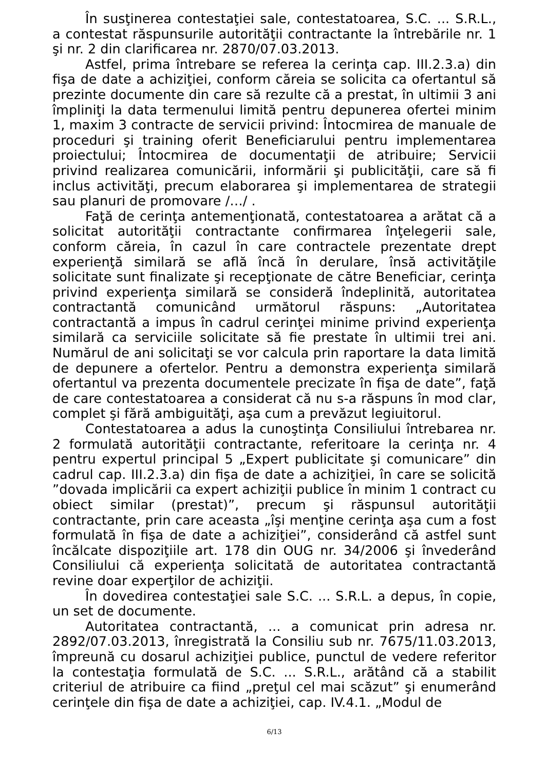În susţinerea contestaţiei sale, contestatoarea, S.C. ... S.R.L., a contestat răspunsurile autorităţii contractante la întrebările nr. 1 şi nr. 2 din clarificarea nr. 2870/07.03.2013.
Astfel, prima întrebare se referea la cerinţa cap. III.2.3.a) din fişa de date a achiziţiei, conform căreia se solicita ca ofertantul să prezinte documente din care să rezulte că a prestat, în ultimii 3 ani împliniţi la data termenului limită pentru depunerea ofertei minim 1, maxim 3 contracte de servicii privind: Întocmirea de manuale de proceduri şi training oferit Beneficiarului pentru implementarea proiectului; Întocmirea de documentaţii de atribuire; Servicii privind realizarea comunicării, informării şi publicităţii, care să fi inclus activităţi, precum elaborarea şi implementarea de strategii sau planuri de promovare /…/ .
Faţă de cerinţa antemenţionată, contestatoarea a arătat că a solicitat autorităţii contractante confirmarea înţelegerii sale, conform căreia, în cazul în care contractele prezentate drept experienţă similară se află încă în derulare, însă activităţile solicitate sunt finalizate şi recepţionate de către Beneficiar, cerinţa privind experienţa similară se consideră îndeplinită, autoritatea contractantă comunicând următorul răspuns: „Autoritatea contractantă a impus în cadrul cerinţei minime privind experienţa similară ca serviciile solicitate să fie prestate în ultimii trei ani. Numărul de ani solicitaţi se vor calcula prin raportare la data limită de depunere a ofertelor. Pentru a demonstra experienţa similară ofertantul va prezenta documentele precizate în fişa de date”, faţă de care contestatoarea a considerat că nu s-a răspuns în mod clar, complet şi fără ambiguităţi, aşa cum a prevăzut legiuitorul.
Contestatoarea a adus la cunoştinţa Consiliului întrebarea nr. 2 formulată autorităţii contractante, referitoare la cerinţa nr. 4 pentru expertul principal 5 „Expert publicitate şi comunicare” din cadrul cap. III.2.3.a) din fişa de date a achiziţiei, în care se solicită ”dovada implicării ca expert achiziţii publice în minim 1 contract cu obiect similar (prestat)”, precum şi răspunsul autorităţii contractante, prin care aceasta „îşi menţine cerinţa aşa cum a fost formulată în fişa de date a achiziţiei”, considerând că astfel sunt încălcate dispoziţiile art. 178 din OUG nr. 34/2006 şi învederând Consiliului că experienţa solicitată de autoritatea contractantă revine doar experţilor de achiziţii.
În dovedirea contestaţiei sale S.C. ... S.R.L. a depus, în copie, un set de documente.
Autoritatea contractantă, ... a comunicat prin adresa nr. 2892/07.03.2013, înregistrată la Consiliu sub nr. 7675/11.03.2013, împreună cu dosarul achiziţiei publice, punctul de vedere referitor la contestaţia formulată de S.C. ... S.R.L., arătând că a stabilit criteriul de atribuire ca fiind „preţul cel mai scăzut” şi enumerând cerinţele din fişa de date a achiziţiei, cap. IV.4.1. „Modul de
6/13